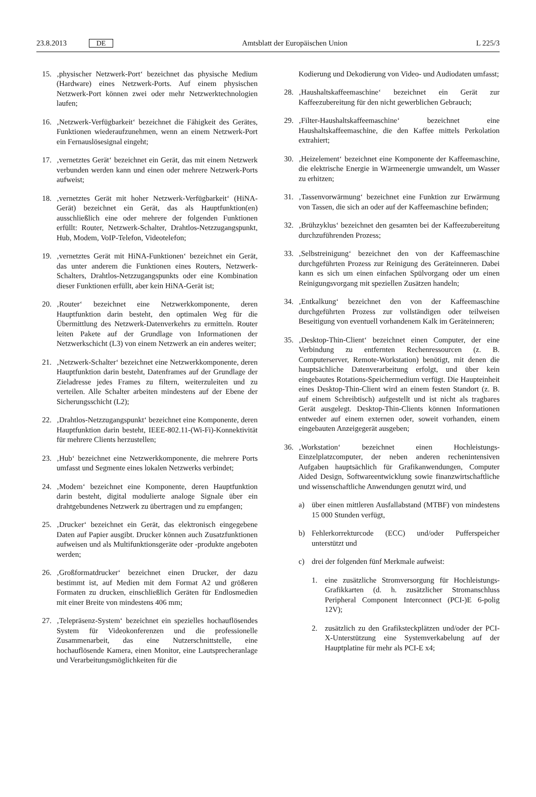23.8.2013 DE Amtsblatt der Europäischen Union L 225/3
15. ‚physischer Netzwerk-Port‘ bezeichnet das physische Medium (Hardware) eines Netzwerk-Ports. Auf einem physischen Netzwerk-Port können zwei oder mehr Netzwerktechnologien laufen;
16. ‚Netzwerk-Verfügbarkeit‘ bezeichnet die Fähigkeit des Gerätes, Funktionen wiederaufzunehmen, wenn an einem Netzwerk-Port ein Fernauslösesignal eingeht;
17. ‚vernetztes Gerät‘ bezeichnet ein Gerät, das mit einem Netzwerk verbunden werden kann und einen oder mehrere Netzwerk-Ports aufweist;
18. ‚vernetztes Gerät mit hoher Netzwerk-Verfügbarkeit‘ (HiNA-Gerät) bezeichnet ein Gerät, das als Hauptfunktion(en) ausschließlich eine oder mehrere der folgenden Funktionen erfüllt: Router, Netzwerk-Schalter, Drahtlos-Netzzugangspunkt, Hub, Modem, VoIP-Telefon, Videotelefon;
19. ‚vernetztes Gerät mit HiNA-Funktionen‘ bezeichnet ein Gerät, das unter anderem die Funktionen eines Routers, Netzwerk-Schalters, Drahtlos-Netzzugangspunkts oder eine Kombination dieser Funktionen erfüllt, aber kein HiNA-Gerät ist;
20. ‚Router‘ bezeichnet eine Netzwerkkomponente, deren Hauptfunktion darin besteht, den optimalen Weg für die Übermittlung des Netzwerk-Datenverkehrs zu ermitteln. Router leiten Pakete auf der Grundlage von Informationen der Netzwerkschicht (L3) von einem Netzwerk an ein anderes weiter;
21. ‚Netzwerk-Schalter‘ bezeichnet eine Netzwerkkomponente, deren Hauptfunktion darin besteht, Datenframes auf der Grundlage der Zieladresse jedes Frames zu filtern, weiterzuleiten und zu verteilen. Alle Schalter arbeiten mindestens auf der Ebene der Sicherungsschicht (L2);
22. ‚Drahtlos-Netzzugangspunkt‘ bezeichnet eine Komponente, deren Hauptfunktion darin besteht, IEEE-802.11-(Wi-Fi)-Konnektivität für mehrere Clients herzustellen;
23. ‚Hub‘ bezeichnet eine Netzwerkkomponente, die mehrere Ports umfasst und Segmente eines lokalen Netzwerks verbindet;
24. ‚Modem‘ bezeichnet eine Komponente, deren Hauptfunktion darin besteht, digital modulierte analoge Signale über ein drahtgebundenes Netzwerk zu übertragen und zu empfangen;
25. ‚Drucker‘ bezeichnet ein Gerät, das elektronisch eingegebene Daten auf Papier ausgibt. Drucker können auch Zusatzfunktionen aufweisen und als Multifunktionsgeräte oder -produkte angeboten werden;
26. ‚Großformatdrucker‘ bezeichnet einen Drucker, der dazu bestimmt ist, auf Medien mit dem Format A2 und größeren Formaten zu drucken, einschließlich Geräten für Endlosmedien mit einer Breite von mindestens 406 mm;
27. ‚Telepräsenz-System‘ bezeichnet ein spezielles hochauflösendes System für Videokonferenzen und die professionelle Zusammenarbeit, das eine Nutzerschnittstelle, eine hochauflösende Kamera, einen Monitor, eine Lautsprecheranlage und Verarbeitungsmöglichkeiten für die
Kodierung und Dekodierung von Video- und Audiodaten umfasst;
28. ‚Haushaltskaffeemaschine‘ bezeichnet ein Gerät zur Kaffeezubereitung für den nicht gewerblichen Gebrauch;
29. ‚Filter-Haushaltskaffeemaschine‘ bezeichnet eine Haushaltskaffeemaschine, die den Kaffee mittels Perkolation extrahiert;
30. ‚Heizelement‘ bezeichnet eine Komponente der Kaffeemaschine, die elektrische Energie in Wärmeenergie umwandelt, um Wasser zu erhitzen;
31. ‚Tassenvorwärmung‘ bezeichnet eine Funktion zur Erwärmung von Tassen, die sich an oder auf der Kaffeemaschine befinden;
32. ‚Brühzyklus‘ bezeichnet den gesamten bei der Kaffeezubereitung durchzuführenden Prozess;
33. ‚Selbstreinigung‘ bezeichnet den von der Kaffeemaschine durchgeführten Prozess zur Reinigung des Geräteinneren. Dabei kann es sich um einen einfachen Spülvorgang oder um einen Reinigungsvorgang mit speziellen Zusätzen handeln;
34. ‚Entkalkung‘ bezeichnet den von der Kaffeemaschine durchgeführten Prozess zur vollständigen oder teilweisen Beseitigung von eventuell vorhandenem Kalk im Geräteinneren;
35. ‚Desktop-Thin-Client‘ bezeichnet einen Computer, der eine Verbindung zu entfernten Rechenressourcen (z. B. Computerserver, Remote-Workstation) benötigt, mit denen die hauptsächliche Datenverarbeitung erfolgt, und über kein eingebautes Rotations-Speichermedium verfügt. Die Haupteinheit eines Desktop-Thin-Client wird an einem festen Standort (z. B. auf einem Schreibtisch) aufgestellt und ist nicht als tragbares Gerät ausgelegt. Desktop-Thin-Clients können Informationen entweder auf einem externen oder, soweit vorhanden, einem eingebauten Anzeigegerät ausgeben;
36. ‚Workstation‘ bezeichnet einen Hochleistungs-Einzelplatzcomputer, der neben anderen rechenintensiven Aufgaben hauptsächlich für Grafikanwendungen, Computer Aided Design, Softwareentwicklung sowie finanzwirtschaftliche und wissenschaftliche Anwendungen genutzt wird, und
a) über einen mittleren Ausfallabstand (MTBF) von mindestens 15 000 Stunden verfügt,
b) Fehlerkorrekturcode (ECC) und/oder Pufferspeicher unterstützt und
c) drei der folgenden fünf Merkmale aufweist:
1. eine zusätzliche Stromversorgung für Hochleistungs-Grafikkarten (d. h. zusätzlicher Stromanschluss Peripheral Component Interconnect (PCI-)E 6-polig 12V);
2. zusätzlich zu den Grafiksteckplätzen und/oder der PCI-X-Unterstützung eine Systemverkabelung auf der Hauptplatine für mehr als PCI-E x4;